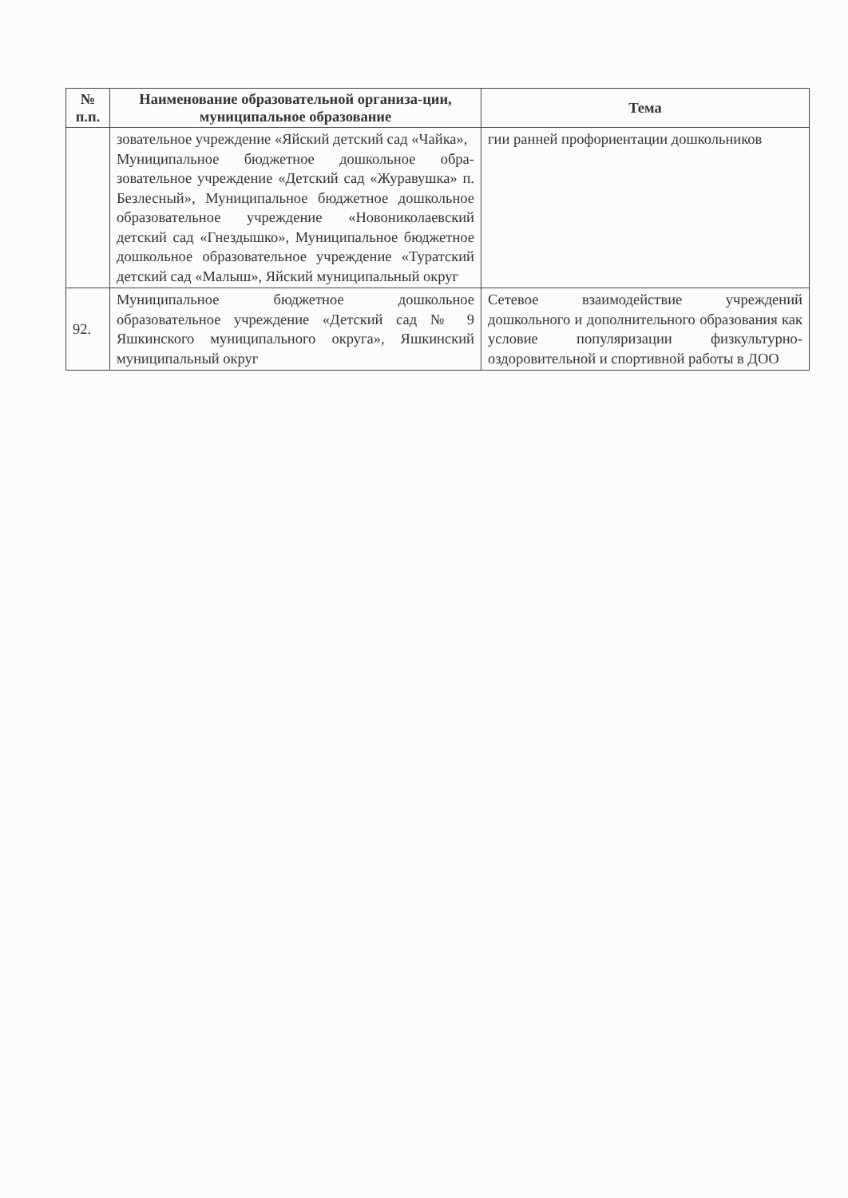| № п.п. | Наименование образовательной организа-ции, муниципальное образование | Тема |
| --- | --- | --- |
| | зовательное учреждение «Яйский детский сад «Чайка», Муниципальное бюджетное дошкольное обра-зовательное учреждение «Детский сад «Журавушка» п. Безлесный», Муниципальное бюджетное дошкольное образовательное учреждение «Новониколаевский детский сад «Гнездышко», Муниципальное бюджетное дошкольное образовательное учреждение «Туратский детский сад «Малыш», Яйский муниципальный округ | гии ранней профориентации дошкольников |
| 92. | Муниципальное бюджетное дошкольное образовательное учреждение «Детский сад № 9 Яшкинского муниципального округа», Яшкинский муниципальный округ | Сетевое взаимодействие учреждений дошкольного и дополнительного образования как условие популяризации физкультурно-оздоровительной и спортивной работы в ДОО |